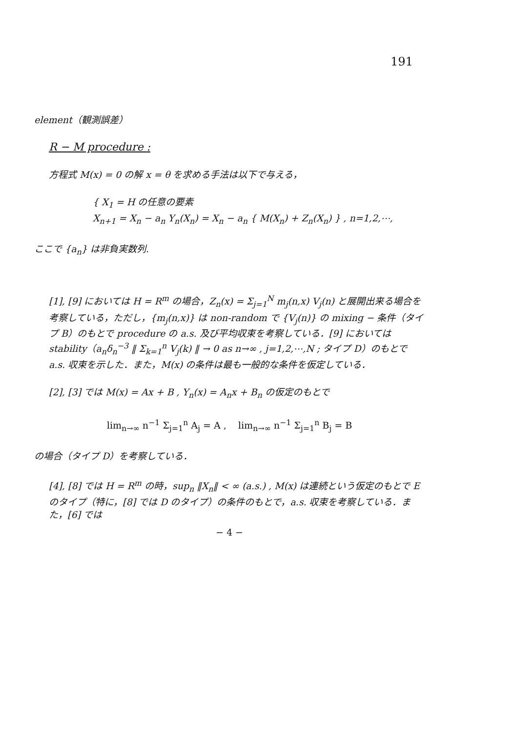191
element（観測誤差）
R − M procedure :
方程式 M(x) = 0 の解 x = θ を求める手法は以下で与える，
{ X<sub>1</sub> = H の任意の要素
X<sub>n+1</sub> = X<sub>n</sub> − a<sub>n</sub> Y<sub>n</sub>(X<sub>n</sub>) = X<sub>n</sub> − a<sub>n</sub> { M(X<sub>n</sub>) + Z<sub>n</sub>(X<sub>n</sub>) } , n=1,2,⋯,
ここで {a<sub>n</sub>} は非負実数列.
[1], [9] においては H = R<sup>m</sup> の場合，Z<sub>n</sub>(x) = Σ<sub>j=1</sub><sup>N</sup> m<sub>j</sub>(n,x) V<sub>j</sub>(n) と展開出来る場合を考察している，ただし，{m<sub>j</sub>(n,x)} は non-random で {V<sub>j</sub>(n)} の mixing − 条件（タイプ B）のもとで procedure の a.s. 及び平均収束を考察している．[9] においては stability（a<sub>n</sub>δ<sub>n</sub><sup>−3</sup> ‖ Σ<sub>k=1</sub><sup>n</sup> V<sub>j</sub>(k) ‖ → 0 as n→∞ , j=1,2,⋯,N ; タイプ D）のもとで a.s. 収束を示した．また，M(x) の条件は最も一般的な条件を仮定している．
[2], [3] では M(x) = Ax + B , Y<sub>n</sub>(x) = A<sub>n</sub>x + B<sub>n</sub> の仮定のもとで
lim<sub>n→∞</sub> n<sup>−1</sup> Σ<sub>j=1</sub><sup>n</sup> A<sub>j</sub> = A , lim<sub>n→∞</sub> n<sup>−1</sup> Σ<sub>j=1</sub><sup>n</sup> B<sub>j</sub> = B
の場合（タイプ D）を考察している．
[4], [8] では H = R<sup>m</sup> の時，sup<sub>n</sub> ‖X<sub>n</sub>‖ < ∞ (a.s.) , M(x) は連続という仮定のもとで E のタイプ（特に，[8] では D のタイプ）の条件のもとで，a.s. 収束を考察している．また，[6] では
− 4 −